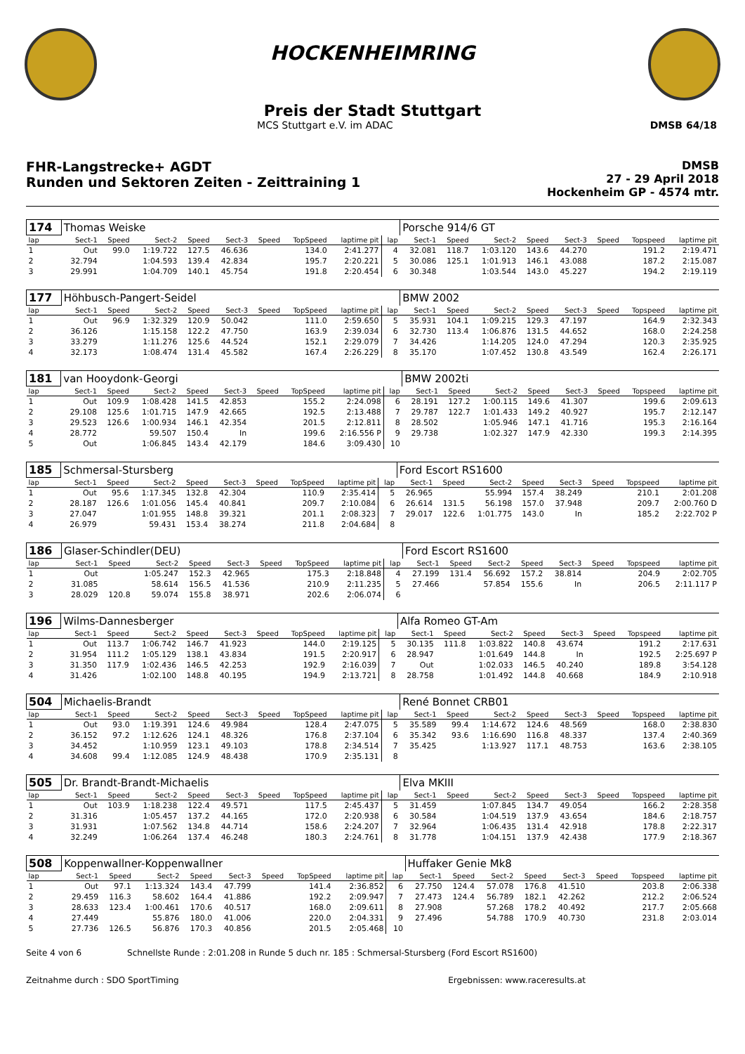HOCKENHEIMRING
Preis der Stadt Stuttgart
MCS Stuttgart e.V. im ADAC DMSB 64/18
FHR-Langstrecke+ AGDT
Runden und Sektoren Zeiten - Zeittraining 1
DMSB
27 - 29 April 2018
Hockenheim GP - 4574 mtr.
| 174 | Thomas Weiske | | | | | | | | | Porsche 914/6 GT | | | | | | | |
| lap | Sect-1 | Speed | Sect-2 | Speed | Sect-3 | Speed | TopSpeed | laptime pit | lap | Sect-1 | Speed | Sect-2 | Speed | Sect-3 | Speed | Topspeed | laptime pit |
| 1 | Out | 99.0 | 1:19.722 | 127.5 | 46.636 | | 134.0 | 2:41.277 | 4 | 32.081 | 118.7 | 1:03.120 | 143.6 | 44.270 | | 191.2 | 2:19.471 |
| 2 | 32.794 | | 1:04.593 | 139.4 | 42.834 | | 195.7 | 2:20.221 | 5 | 30.086 | 125.1 | 1:01.913 | 146.1 | 43.088 | | 187.2 | 2:15.087 |
| 3 | 29.991 | | 1:04.709 | 140.1 | 45.754 | | 191.8 | 2:20.454 | 6 | 30.348 | | 1:03.544 | 143.0 | 45.227 | | 194.2 | 2:19.119 |
| 177 | Höhbusch-Pangert-Seidel | | | | | | | | | BMW 2002 | | | | | | | |
| lap | Sect-1 | Speed | Sect-2 | Speed | Sect-3 | Speed | TopSpeed | laptime pit | lap | Sect-1 | Speed | Sect-2 | Speed | Sect-3 | Speed | Topspeed | laptime pit |
| 1 | Out | 96.9 | 1:32.329 | 120.9 | 50.042 | | 111.0 | 2:59.650 | 5 | 35.931 | 104.1 | 1:09.215 | 129.3 | 47.197 | | 164.9 | 2:32.343 |
| 2 | 36.126 | | 1:15.158 | 122.2 | 47.750 | | 163.9 | 2:39.034 | 6 | 32.730 | 113.4 | 1:06.876 | 131.5 | 44.652 | | 168.0 | 2:24.258 |
| 3 | 33.279 | | 1:11.276 | 125.6 | 44.524 | | 152.1 | 2:29.079 | 7 | 34.426 | | 1:14.205 | 124.0 | 47.294 | | 120.3 | 2:35.925 |
| 4 | 32.173 | | 1:08.474 | 131.4 | 45.582 | | 167.4 | 2:26.229 | 8 | 35.170 | | 1:07.452 | 130.8 | 43.549 | | 162.4 | 2:26.171 |
| 181 | van Hooydonk-Georgi | | | | | | | | | BMW 2002ti | | | | | | | |
| lap | Sect-1 | Speed | Sect-2 | Speed | Sect-3 | Speed | TopSpeed | laptime pit | lap | Sect-1 | Speed | Sect-2 | Speed | Sect-3 | Speed | Topspeed | laptime pit |
| 1 | Out | 109.9 | 1:08.428 | 141.5 | 42.853 | | 155.2 | 2:24.098 | 6 | 28.191 | 127.2 | 1:00.115 | 149.6 | 41.307 | | 199.6 | 2:09.613 |
| 2 | 29.108 | 125.6 | 1:01.715 | 147.9 | 42.665 | | 192.5 | 2:13.488 | 7 | 29.787 | 122.7 | 1:01.433 | 149.2 | 40.927 | | 195.7 | 2:12.147 |
| 3 | 29.523 | 126.6 | 1:00.934 | 146.1 | 42.354 | | 201.5 | 2:12.811 | 8 | 28.502 | | 1:05.946 | 147.1 | 41.716 | | 195.3 | 2:16.164 |
| 4 | 28.772 | | 59.507 | 150.4 | In | | 199.6 | 2:16.556 P | 9 | 29.738 | | 1:02.327 | 147.9 | 42.330 | | 199.3 | 2:14.395 |
| 5 | Out | | 1:06.845 | 143.4 | 42.179 | | 184.6 | 3:09.430 | 10 | | | | | | | | |
| 185 | Schmersal-Stursberg | | | | | | | | | Ford Escort RS1600 | | | | | | | |
| lap | Sect-1 | Speed | Sect-2 | Speed | Sect-3 | Speed | TopSpeed | laptime pit | lap | Sect-1 | Speed | Sect-2 | Speed | Sect-3 | Speed | Topspeed | laptime pit |
| 1 | Out | 95.6 | 1:17.345 | 132.8 | 42.304 | | 110.9 | 2:35.414 | 5 | 26.965 | | 55.994 | 157.4 | 38.249 | | 210.1 | 2:01.208 |
| 2 | 28.187 | 126.6 | 1:01.056 | 145.4 | 40.841 | | 209.7 | 2:10.084 | 6 | 26.614 | 131.5 | 56.198 | 157.0 | 37.948 | | 209.7 | 2:00.760 D |
| 3 | 27.047 | | 1:01.955 | 148.8 | 39.321 | | 201.1 | 2:08.323 | 7 | 29.017 | 122.6 | 1:01.775 | 143.0 | In | | 185.2 | 2:22.702 P |
| 4 | 26.979 | | 59.431 | 153.4 | 38.274 | | 211.8 | 2:04.684 | 8 | | | | | | | | |
| 186 | Glaser-Schindler(DEU) | | | | | | | | | Ford Escort RS1600 | | | | | | | |
| lap | Sect-1 | Speed | Sect-2 | Speed | Sect-3 | Speed | TopSpeed | laptime pit | lap | Sect-1 | Speed | Sect-2 | Speed | Sect-3 | Speed | Topspeed | laptime pit |
| 1 | Out | | 1:05.247 | 152.3 | 42.965 | | 175.3 | 2:18.848 | 4 | 27.199 | 131.4 | 56.692 | 157.2 | 38.814 | | 204.9 | 2:02.705 |
| 2 | 31.085 | | 58.614 | 156.5 | 41.536 | | 210.9 | 2:11.235 | 5 | 27.466 | | 57.854 | 155.6 | In | | 206.5 | 2:11.117 P |
| 3 | 28.029 | 120.8 | 59.074 | 155.8 | 38.971 | | 202.6 | 2:06.074 | 6 | | | | | | | | |
| 196 | Wilms-Dannesberger | | | | | | | | | Alfa Romeo GT-Am | | | | | | | |
| lap | Sect-1 | Speed | Sect-2 | Speed | Sect-3 | Speed | TopSpeed | laptime pit | lap | Sect-1 | Speed | Sect-2 | Speed | Sect-3 | Speed | Topspeed | laptime pit |
| 1 | Out | 113.7 | 1:06.742 | 146.7 | 41.923 | | 144.0 | 2:19.125 | 5 | 30.135 | 111.8 | 1:03.822 | 140.8 | 43.674 | | 191.2 | 2:17.631 |
| 2 | 31.954 | 111.2 | 1:05.129 | 138.1 | 43.834 | | 191.5 | 2:20.917 | 6 | 28.947 | | 1:01.649 | 144.8 | In | | 192.5 | 2:25.697 P |
| 3 | 31.350 | 117.9 | 1:02.436 | 146.5 | 42.253 | | 192.9 | 2:16.039 | 7 | Out | | 1:02.033 | 146.5 | 40.240 | | 189.8 | 3:54.128 |
| 4 | 31.426 | | 1:02.100 | 148.8 | 40.195 | | 194.9 | 2:13.721 | 8 | 28.758 | | 1:01.492 | 144.8 | 40.668 | | 184.9 | 2:10.918 |
| 504 | Michaelis-Brandt | | | | | | | | | René Bonnet CRB01 | | | | | | | |
| lap | Sect-1 | Speed | Sect-2 | Speed | Sect-3 | Speed | TopSpeed | laptime pit | lap | Sect-1 | Speed | Sect-2 | Speed | Sect-3 | Speed | Topspeed | laptime pit |
| 1 | Out | 93.0 | 1:19.391 | 124.6 | 49.984 | | 128.4 | 2:47.075 | 5 | 35.589 | 99.4 | 1:14.672 | 124.6 | 48.569 | | 168.0 | 2:38.830 |
| 2 | 36.152 | 97.2 | 1:12.626 | 124.1 | 48.326 | | 176.8 | 2:37.104 | 6 | 35.342 | 93.6 | 1:16.690 | 116.8 | 48.337 | | 137.4 | 2:40.369 |
| 3 | 34.452 | | 1:10.959 | 123.1 | 49.103 | | 178.8 | 2:34.514 | 7 | 35.425 | | 1:13.927 | 117.1 | 48.753 | | 163.6 | 2:38.105 |
| 4 | 34.608 | 99.4 | 1:12.085 | 124.9 | 48.438 | | 170.9 | 2:35.131 | 8 | | | | | | | | |
| 505 | Dr. Brandt-Brandt-Michaelis | | | | | | | | | Elva MKIII | | | | | | | |
| lap | Sect-1 | Speed | Sect-2 | Speed | Sect-3 | Speed | TopSpeed | laptime pit | lap | Sect-1 | Speed | Sect-2 | Speed | Sect-3 | Speed | Topspeed | laptime pit |
| 1 | Out | 103.9 | 1:18.238 | 122.4 | 49.571 | | 117.5 | 2:45.437 | 5 | 31.459 | | 1:07.845 | 134.7 | 49.054 | | 166.2 | 2:28.358 |
| 2 | 31.316 | | 1:05.457 | 137.2 | 44.165 | | 172.0 | 2:20.938 | 6 | 30.584 | | 1:04.519 | 137.9 | 43.654 | | 184.6 | 2:18.757 |
| 3 | 31.931 | | 1:07.562 | 134.8 | 44.714 | | 158.6 | 2:24.207 | 7 | 32.964 | | 1:06.435 | 131.4 | 42.918 | | 178.8 | 2:22.317 |
| 4 | 32.249 | | 1:06.264 | 137.4 | 46.248 | | 180.3 | 2:24.761 | 8 | 31.778 | | 1:04.151 | 137.9 | 42.438 | | 177.9 | 2:18.367 |
| 508 | Koppenwallner-Koppenwallner | | | | | | | | | Huffaker Genie Mk8 | | | | | | | |
| lap | Sect-1 | Speed | Sect-2 | Speed | Sect-3 | Speed | TopSpeed | laptime pit | lap | Sect-1 | Speed | Sect-2 | Speed | Sect-3 | Speed | Topspeed | laptime pit |
| 1 | Out | 97.1 | 1:13.324 | 143.4 | 47.799 | | 141.4 | 2:36.852 | 6 | 27.750 | 124.4 | 57.078 | 176.8 | 41.510 | | 203.8 | 2:06.338 |
| 2 | 29.459 | 116.3 | 58.602 | 164.4 | 41.886 | | 192.2 | 2:09.947 | 7 | 27.473 | 124.4 | 56.789 | 182.1 | 42.262 | | 212.2 | 2:06.524 |
| 3 | 28.633 | 123.4 | 1:00.461 | 170.6 | 40.517 | | 168.0 | 2:09.611 | 8 | 27.908 | | 57.268 | 178.2 | 40.492 | | 217.7 | 2:05.668 |
| 4 | 27.449 | | 55.876 | 180.0 | 41.006 | | 220.0 | 2:04.331 | 9 | 27.496 | | 54.788 | 170.9 | 40.730 | | 231.8 | 2:03.014 |
| 5 | 27.736 | 126.5 | 56.876 | 170.3 | 40.856 | | 201.5 | 2:05.468 | 10 | | | | | | | | |
Seite 4 von 6 Schnellste Runde : 2:01.208 in Runde 5 duch nr. 185 : Schmersal-Stursberg (Ford Escort RS1600)
Zeitnahme durch : SDO SportTiming Ergebnissen: www.raceresults.at